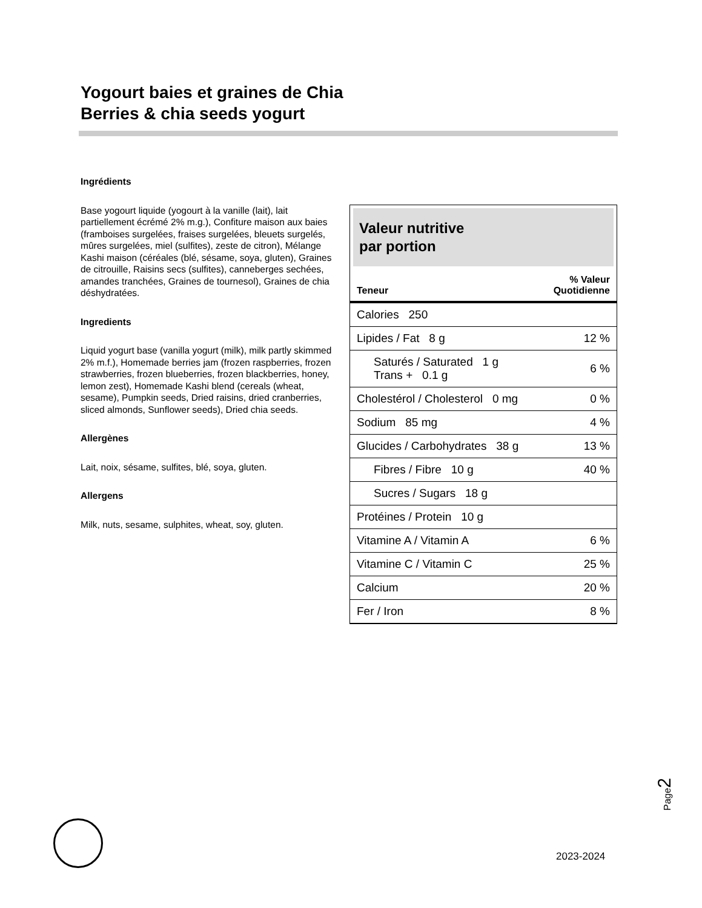Yogourt baies et graines de Chia
Berries & chia seeds yogurt
Ingrédients
Base yogourt liquide (yogourt à la vanille (lait), lait partiellement écrémé 2% m.g.), Confiture maison aux baies (framboises surgelées, fraises surgelées, bleuets surgelés, mûres surgelées, miel (sulfites), zeste de citron), Mélange Kashi maison (céréales (blé, sésame, soya, gluten), Graines de citrouille, Raisins secs (sulfites), canneberges sechées, amandes tranchées, Graines de tournesol), Graines de chia déshydratées.
Ingredients
Liquid yogurt base (vanilla yogurt (milk), milk partly skimmed 2% m.f.), Homemade berries jam (frozen raspberries, frozen strawberries, frozen blueberries, frozen blackberries, honey, lemon zest), Homemade Kashi blend (cereals (wheat, sesame), Pumpkin seeds, Dried raisins, dried cranberries, sliced almonds, Sunflower seeds), Dried chia seeds.
Allergènes
Lait, noix, sésame, sulfites, blé, soya, gluten.
Allergens
Milk, nuts, sesame, sulphites, wheat, soy, gluten.
Valeur nutritive
par portion
| Teneur | % Valeur Quotidienne |
| --- | --- |
| Calories 250 | |
| Lipides / Fat 8 g | 12 % |
| Saturés / Saturated 1 g Trans + 0.1 g | 6 % |
| Cholestérol / Cholesterol 0 mg | 0 % |
| Sodium 85 mg | 4 % |
| Glucides / Carbohydrates 38 g | 13 % |
| Fibres / Fibre 10 g | 40 % |
| Sucres / Sugars 18 g | |
| Protéines / Protein 10 g | |
| Vitamine A / Vitamin A | 6 % |
| Vitamine C / Vitamin C | 25 % |
| Calcium | 20 % |
| Fer / Iron | 8 % |
Page2
2023-2024